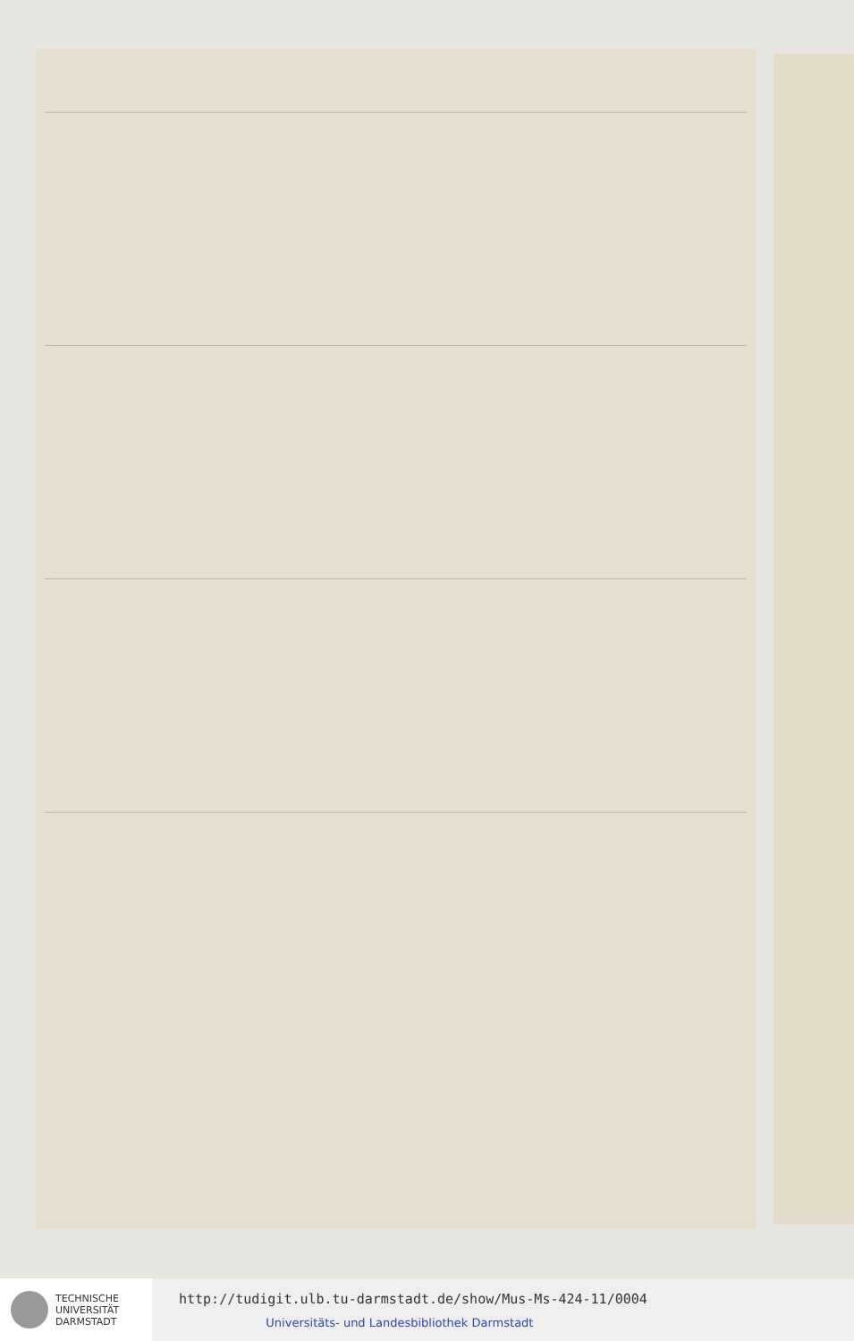TECHNISCHE
UNIVERSITÄT
DARMSTADT
http://tudigit.ulb.tu-darmstadt.de/show/Mus-Ms-424-11/0004
Universitäts- und Landesbibliothek Darmstadt